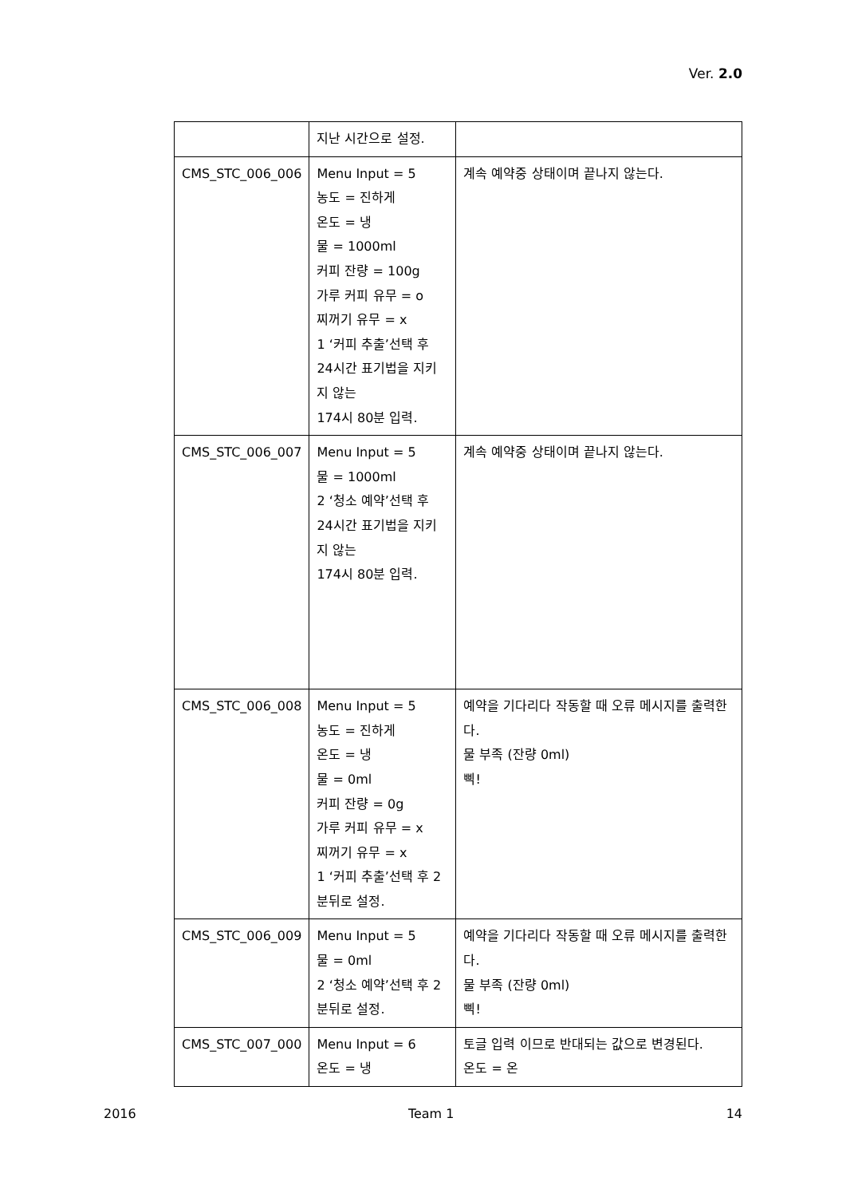Ver. 2.0
| | 지난 시간으로 설정. | |
| CMS_STC_006_006 | Menu Input = 5 농도 = 진하게 온도 = 냉 물 = 1000ml 커피 잔량 = 100g 가루 커피 유무 = o 찌꺼기 유무 = x 1 ‘커피 추출’선택 후 24시간 표기법을 지키지 않는 174시 80분 입력. | 계속 예약중 상태이며 끝나지 않는다. |
| CMS_STC_006_007 | Menu Input = 5 물 = 1000ml 2 ‘청소 예약’선택 후 24시간 표기법을 지키지 않는 174시 80분 입력. | 계속 예약중 상태이며 끝나지 않는다. |
| CMS_STC_006_008 | Menu Input = 5 농도 = 진하게 온도 = 냉 물 = 0ml 커피 잔량 = 0g 가루 커피 유무 = x 찌꺼기 유무 = x 1 ‘커피 추출’선택 후 2분뒤로 설정. | 예약을 기다리다 작동할 때 오류 메시지를 출력한다. 물 부족 (잔량 0ml) 삑! |
| CMS_STC_006_009 | Menu Input = 5 물 = 0ml 2 ‘청소 예약’선택 후 2분뒤로 설정. | 예약을 기다리다 작동할 때 오류 메시지를 출력한다. 물 부족 (잔량 0ml) 삑! |
| CMS_STC_007_000 | Menu Input = 6 온도 = 냉 | 토글 입력 이므로 반대되는 값으로 변경된다. 온도 = 온 |
2016 Team 1 14